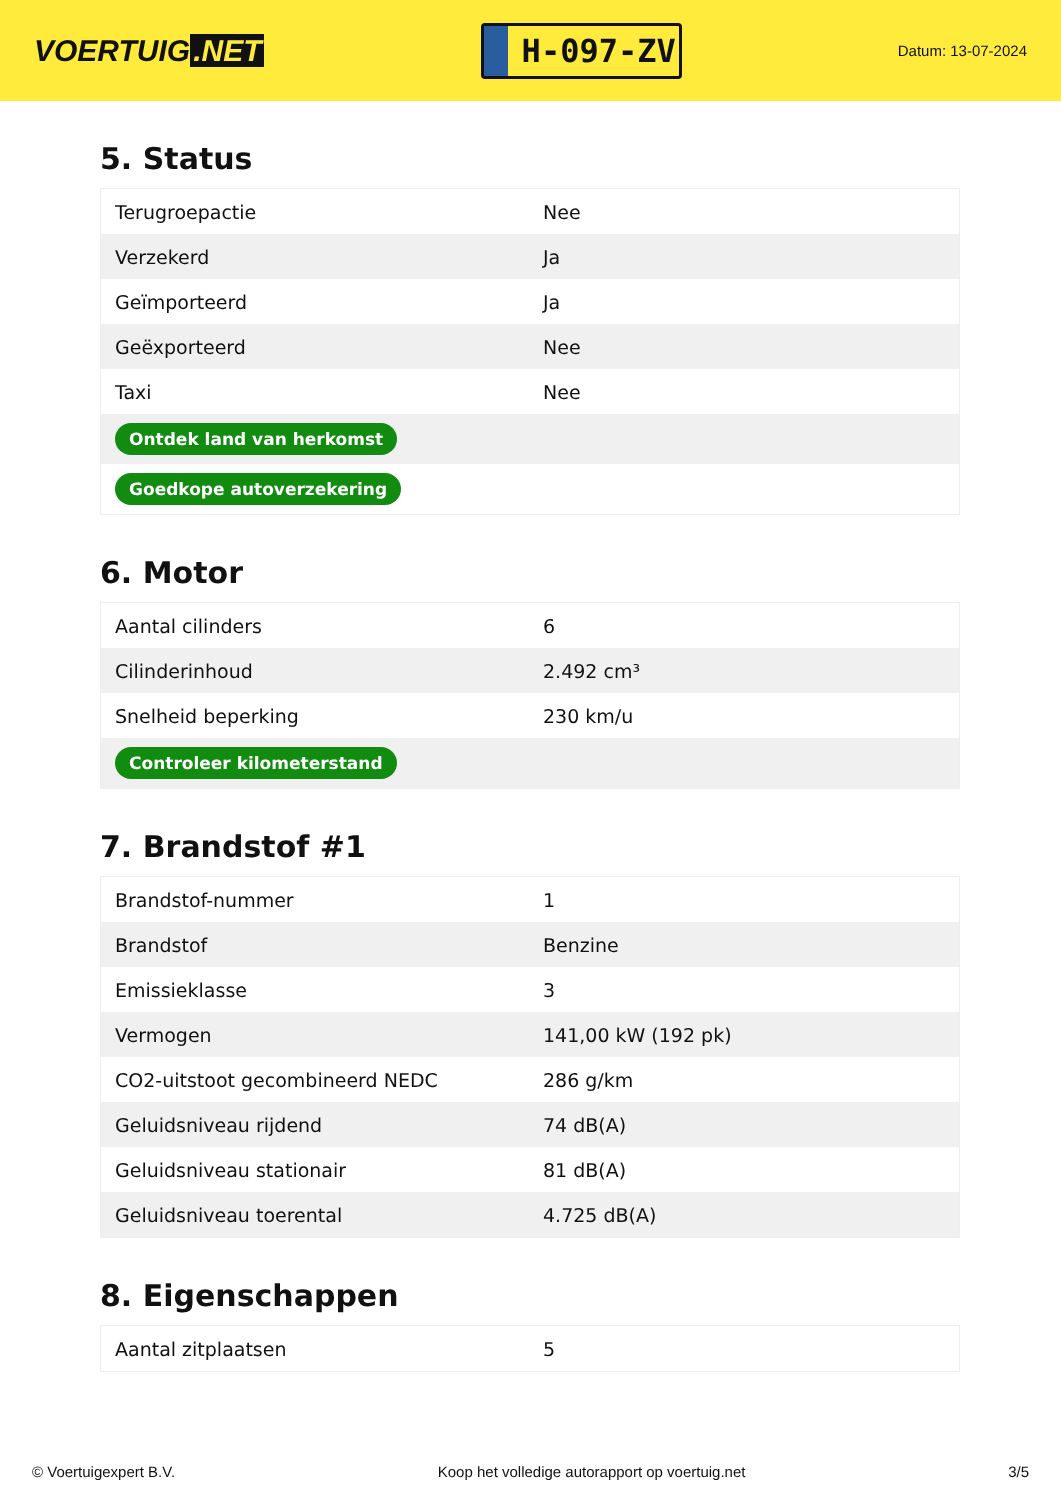VOERTUIG.NET
H-097-ZV
Datum: 13-07-2024
5. Status
| Terugroepactie | Nee |
| Verzekerd | Ja |
| Geïmporteerd | Ja |
| Geëxporteerd | Nee |
| Taxi | Nee |
| Ontdek land van herkomst | |
| Goedkope autoverzekering | |
6. Motor
| Aantal cilinders | 6 |
| Cilinderinhoud | 2.492 cm³ |
| Snelheid beperking | 230 km/u |
| Controleer kilometerstand | |
7. Brandstof #1
| Brandstof-nummer | 1 |
| Brandstof | Benzine |
| Emissieklasse | 3 |
| Vermogen | 141,00 kW (192 pk) |
| CO2-uitstoot gecombineerd NEDC | 286 g/km |
| Geluidsniveau rijdend | 74 dB(A) |
| Geluidsniveau stationair | 81 dB(A) |
| Geluidsniveau toerental | 4.725 dB(A) |
8. Eigenschappen
| Aantal zitplaatsen | 5 |
© Voertuigexpert B.V. Koop het volledige autorapport op voertuig.net 3/5